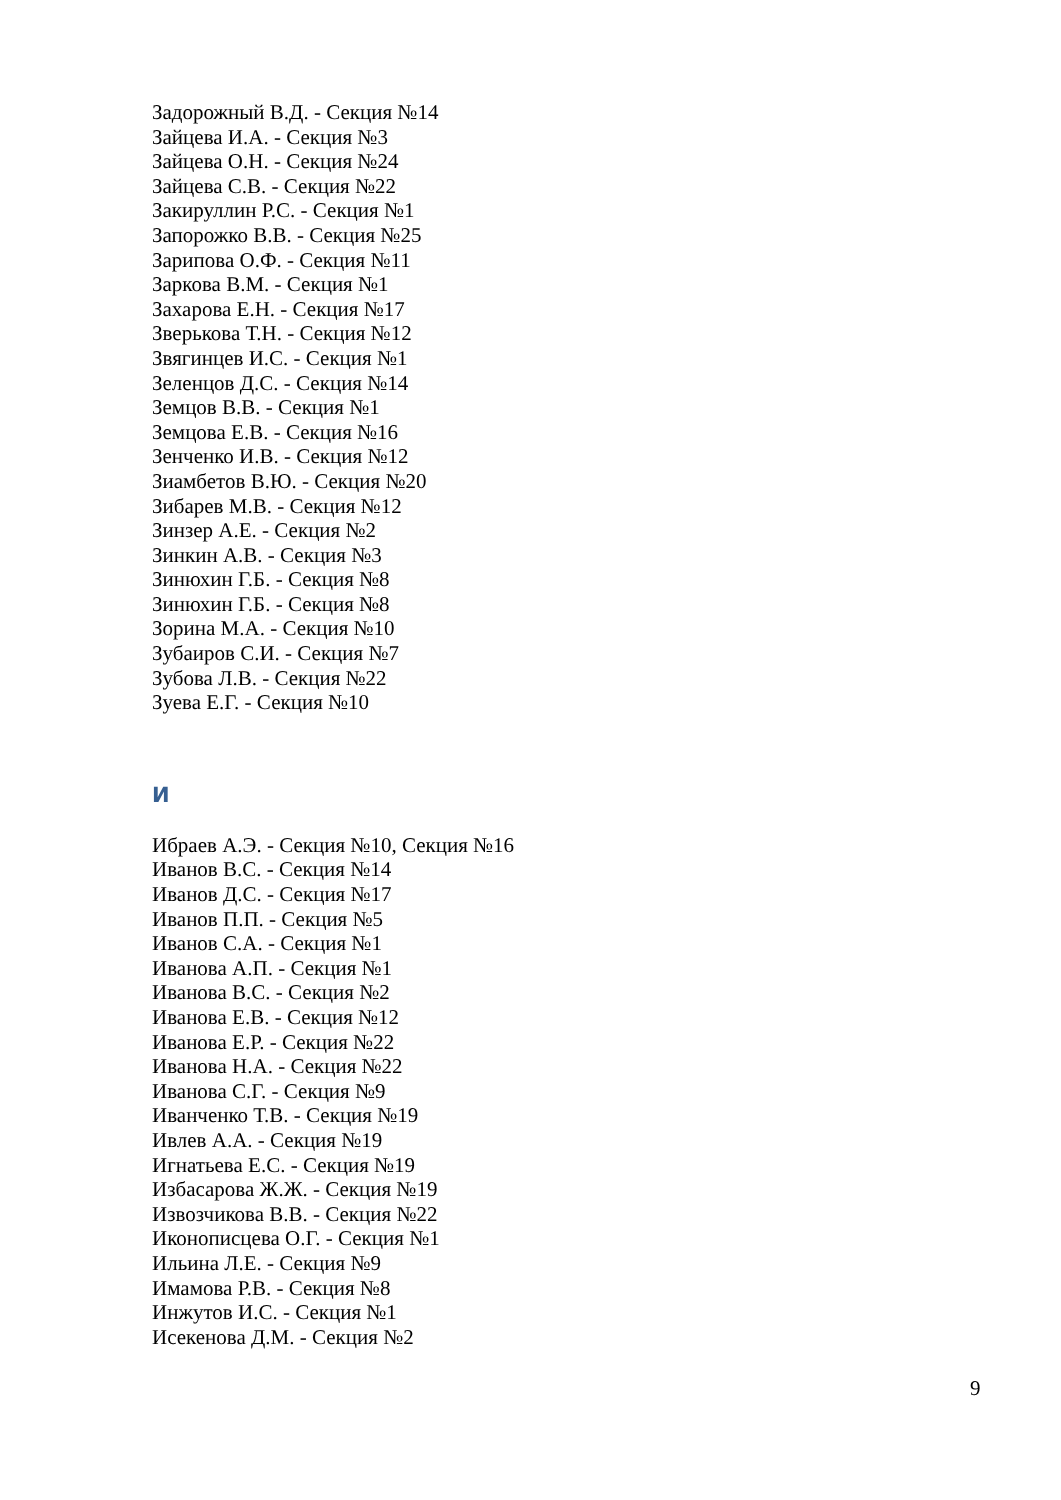Задорожный В.Д. - Секция №14
Зайцева И.А. - Секция №3
Зайцева О.Н. - Секция №24
Зайцева С.В. - Секция №22
Закируллин Р.С. - Секция №1
Запорожко В.В. - Секция №25
Зарипова О.Ф. - Секция №11
Заркова В.М. - Секция №1
Захарова Е.Н. - Секция №17
Зверькова Т.Н. - Секция №12
Звягинцев И.С. - Секция №1
Зеленцов Д.С. - Секция №14
Земцов В.В. - Секция №1
Земцова Е.В. - Секция №16
Зенченко И.В. - Секция №12
Зиамбетов В.Ю. - Секция №20
Зибарев М.В. - Секция №12
Зинзер А.Е. - Секция №2
Зинкин А.В. - Секция №3
Зинюхин Г.Б. - Секция №8
Зинюхин Г.Б. - Секция №8
Зорина М.А. - Секция №10
Зубаиров С.И. - Секция №7
Зубова Л.В. - Секция №22
Зуева Е.Г. - Секция №10
И
Ибраев А.Э. - Секция №10, Секция №16
Иванов В.С. - Секция №14
Иванов Д.С. - Секция №17
Иванов П.П. - Секция №5
Иванов С.А. - Секция №1
Иванова А.П. - Секция №1
Иванова В.С. - Секция №2
Иванова Е.В. - Секция №12
Иванова Е.Р. - Секция №22
Иванова Н.А. - Секция №22
Иванова С.Г. - Секция №9
Иванченко Т.В. - Секция №19
Ивлев А.А. - Секция №19
Игнатьева Е.С. - Секция №19
Избасарова Ж.Ж. - Секция №19
Извозчикова В.В. - Секция №22
Иконописцева О.Г. - Секция №1
Ильина Л.Е. - Секция №9
Имамова Р.В. - Секция №8
Инжутов И.С. - Секция №1
Исекенова Д.М. - Секция №2
9